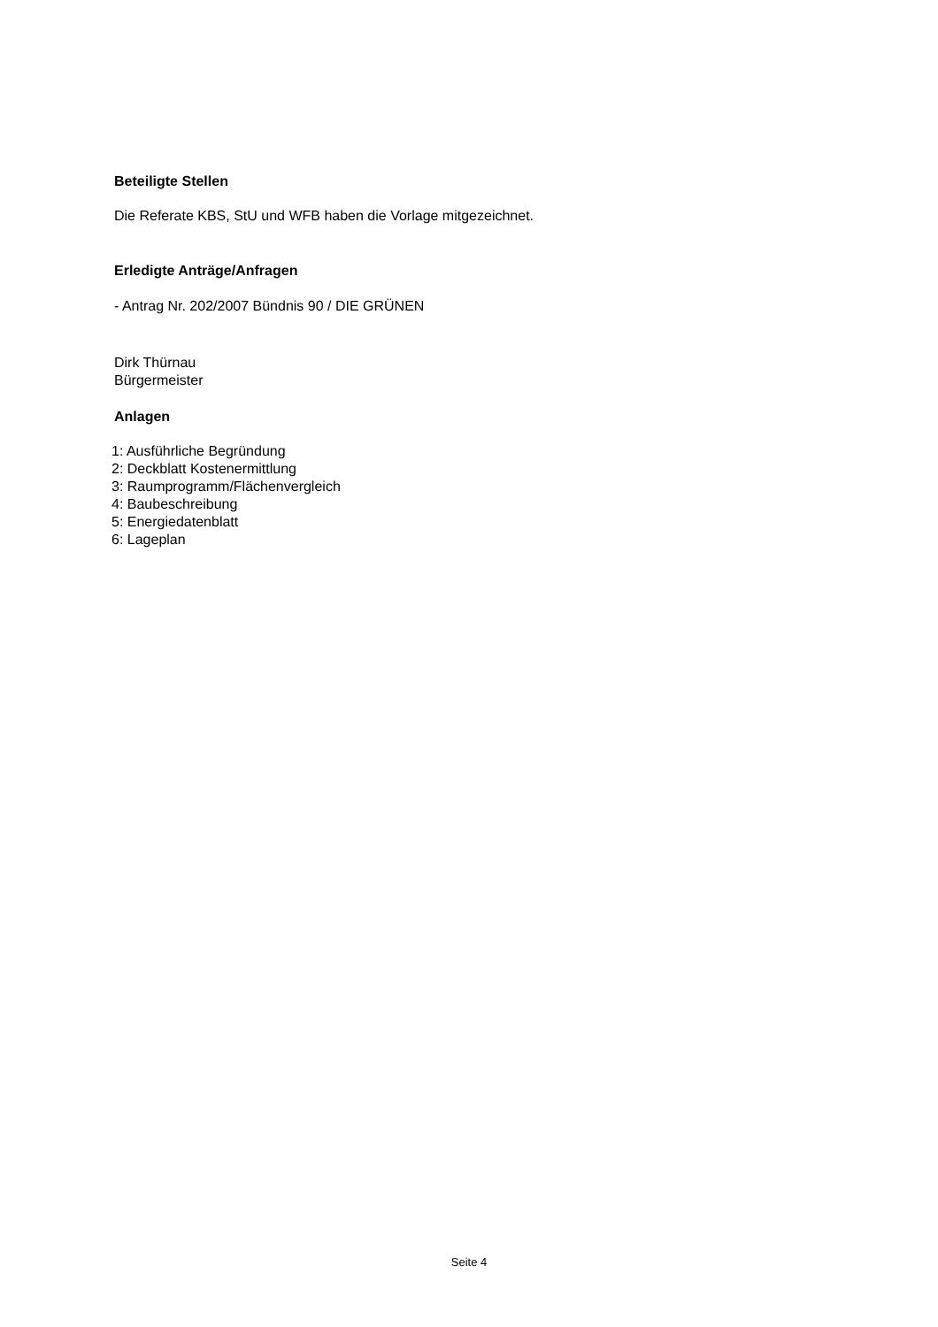Beteiligte Stellen
Die Referate KBS, StU und WFB haben die Vorlage mitgezeichnet.
Erledigte Anträge/Anfragen
- Antrag Nr. 202/2007 Bündnis 90 / DIE GRÜNEN
Dirk Thürnau
Bürgermeister
Anlagen
1: Ausführliche Begründung
2: Deckblatt Kostenermittlung
3: Raumprogramm/Flächenvergleich
4: Baubeschreibung
5: Energiedatenblatt
6: Lageplan
Seite 4